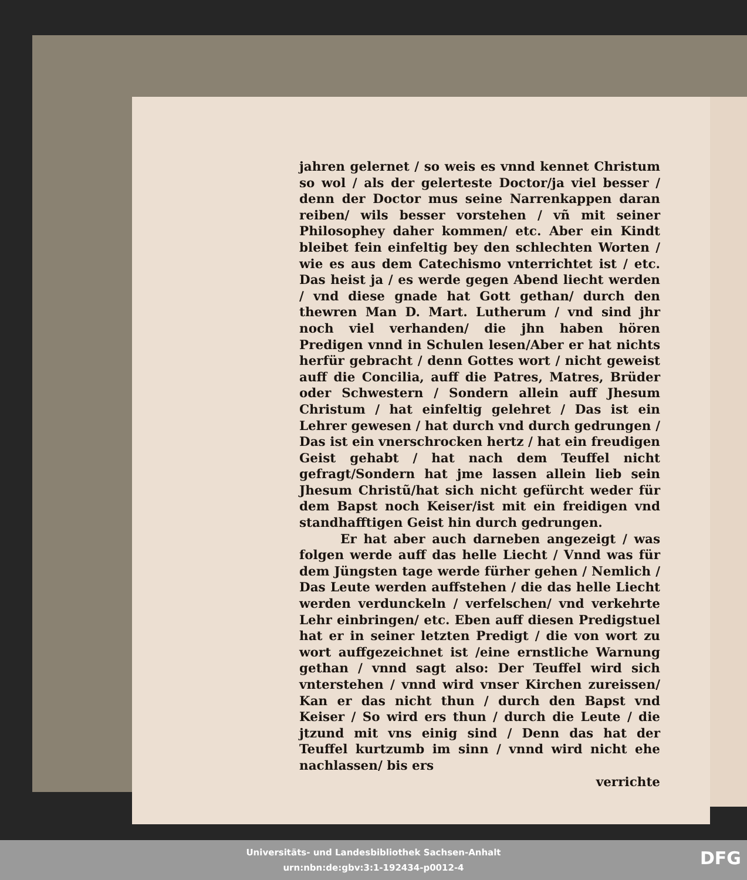jahren gelernet / so weis es vnnd kennet Christum so wol / als der gelerteste Doctor/ja viel besser / denn der Doctor mus seine Narrenkappen daran reiben/ wils besser vorstehen / vñ mit seiner Philosophey daher kommen/ etc. Aber ein Kindt bleibet fein einfeltig bey den schlechten Worten / wie es aus dem Catechismo vnterrichtet ist / etc. Das heist ja / es werde gegen Abend liecht werden / vnd diese gnade hat Gott gethan/ durch den thewren Man D. Mart. Lutherum / vnd sind jhr noch viel verhanden/ die jhn haben hören Predigen vnnd in Schulen lesen/Aber er hat nichts herfür gebracht / denn Gottes wort / nicht geweist auff die Concilia, auff die Patres, Matres, Brüder oder Schwestern / Sondern allein auff Jhesum Christum / hat einfeltig gelehret / Das ist ein Lehrer gewesen / hat durch vnd durch gedrungen / Das ist ein vnerschrocken hertz / hat ein freudigen Geist gehabt / hat nach dem Teuffel nicht gefragt/Sondern hat jme lassen allein lieb sein Jhesum Christũ/hat sich nicht gefürcht weder für dem Bapst noch Keiser/ist mit ein freidigen vnd standhafftigen Geist hin durch gedrungen.
Er hat aber auch darneben angezeigt / was folgen werde auff das helle Liecht / Vnnd was für dem Jüngsten tage werde fürher gehen / Nemlich / Das Leute werden auffstehen / die das helle Liecht werden verdunckeln / verfelschen/ vnd verkehrte Lehr einbringen/ etc. Eben auff diesen Predigstuel hat er in seiner letzten Predigt / die von wort zu wort auffgezeichnet ist /eine ernstliche Warnung gethan / vnnd sagt also: Der Teuffel wird sich vnterstehen / vnnd wird vnser Kirchen zureissen/ Kan er das nicht thun / durch den Bapst vnd Keiser / So wird ers thun / durch die Leute / die jtzund mit vns einig sind / Denn das hat der Teuffel kurtzumb im sinn / vnnd wird nicht ehe nachlassen/ bis ers
verrichte
Universitäts- und Landesbibliothek Sachsen-Anhalt
urn:nbn:de:gbv:3:1-192434-p0012-4
DFG